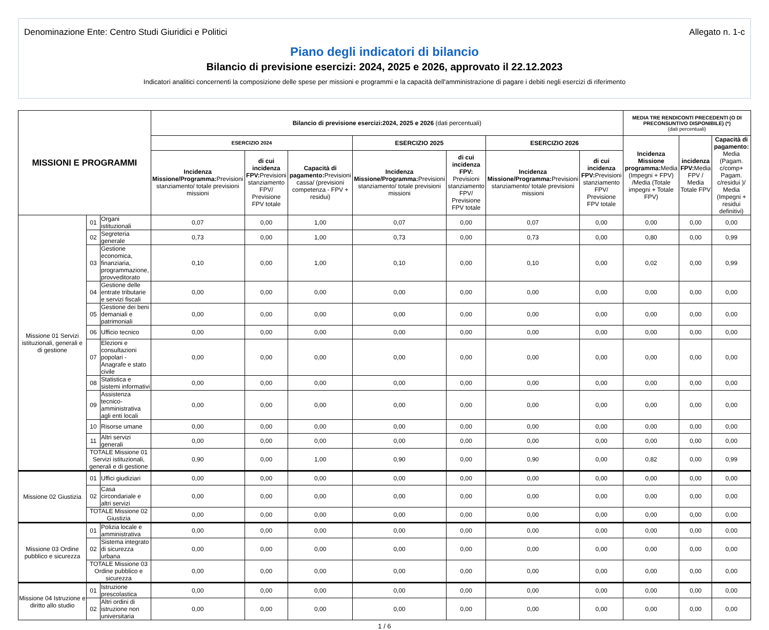Denominazione Ente: Centro Studi Giuridici e Politici Allegato n. 1-c
Piano degli indicatori di bilancio
Bilancio di previsione esercizi: 2024, 2025 e 2026, approvato il 22.12.2023
Indicatori analitici concernenti la composizione delle spese per missioni e programmi e la capacità dell'amministrazione di pagare i debiti negli esercizi di riferimento
| MISSIONI E PROGRAMMI | | | Bilancio di previsione esercizi:2024, 2025 e 2026 (dati percentuali) | | | | | | | MEDIA TRE RENDICONTI PRECEDENTI (O DI PRECONSUNTIVO DISPONIBILE) (*) (dati percentuali) | | |
| --- | --- | --- | --- | --- | --- | --- | --- | --- | --- | --- | --- | --- |
| | | | ESERCIZIO 2024 | | | ESERCIZIO 2025 | | ESERCIZIO 2026 | | Incidenza Missione programma: Media (Impegni + FPV) /Media (Totale impegni + Totale FPV) | incidenza FPV: Media FPV / Media Totale FPV | Capacità di pagamento: Media (Pagam. c/comp+ Pagam. c/residui )/ Media (Impegni + residui definitivi) |
| | | | Incidenza Missione/Programma: Previsioni stanziamento/ totale previsioni missioni | di cui incidenza FPV: Previsioni stanziamento FPV/ Previsione FPV totale | Capacità di pagamento: Previsioni cassa/ (previsioni competenza - FPV + residui) | Incidenza Missione/Programma: Previsioni stanziamento/ totale previsioni missioni | di cui incidenza FPV: Previsioni stanziamento FPV/ Previsione FPV totale | Incidenza Missione/Programma: Previsioni stanziamento/ totale previsioni missioni | di cui incidenza FPV: Previsioni stanziamento FPV/ Previsione FPV totale | | | |
| Missione 01 Servizi istituzionali, generali e di gestione | 01 | Organi istituzionali | 0,07 | 0,00 | 1,00 | 0,07 | 0,00 | 0,07 | 0,00 | 0,00 | 0,00 | 0,00 |
| | 02 | Segreteria generale | 0,73 | 0,00 | 1,00 | 0,73 | 0,00 | 0,73 | 0,00 | 0,80 | 0,00 | 0,99 |
| | 03 | Gestione economica, finanziaria, programmazione, provveditorato | 0,10 | 0,00 | 1,00 | 0,10 | 0,00 | 0,10 | 0,00 | 0,02 | 0,00 | 0,99 |
| | 04 | Gestione delle entrate tributarie e servizi fiscali | 0,00 | 0,00 | 0,00 | 0,00 | 0,00 | 0,00 | 0,00 | 0,00 | 0,00 | 0,00 |
| | 05 | Gestione dei beni demaniali e patrimoniali | 0,00 | 0,00 | 0,00 | 0,00 | 0,00 | 0,00 | 0,00 | 0,00 | 0,00 | 0,00 |
| | 06 | Ufficio tecnico | 0,00 | 0,00 | 0,00 | 0,00 | 0,00 | 0,00 | 0,00 | 0,00 | 0,00 | 0,00 |
| | 07 | Elezioni e consultazioni popolari - Anagrafe e stato civile | 0,00 | 0,00 | 0,00 | 0,00 | 0,00 | 0,00 | 0,00 | 0,00 | 0,00 | 0,00 |
| | 08 | Statistica e sistemi informativi | 0,00 | 0,00 | 0,00 | 0,00 | 0,00 | 0,00 | 0,00 | 0,00 | 0,00 | 0,00 |
| | 09 | Assistenza tecnico-amministrativa agli enti locali | 0,00 | 0,00 | 0,00 | 0,00 | 0,00 | 0,00 | 0,00 | 0,00 | 0,00 | 0,00 |
| | 10 | Risorse umane | 0,00 | 0,00 | 0,00 | 0,00 | 0,00 | 0,00 | 0,00 | 0,00 | 0,00 | 0,00 |
| | 11 | Altri servizi generali | 0,00 | 0,00 | 0,00 | 0,00 | 0,00 | 0,00 | 0,00 | 0,00 | 0,00 | 0,00 |
| | TOTALE Missione 01 Servizi istituzionali, generali e di gestione | | 0,90 | 0,00 | 1,00 | 0,90 | 0,00 | 0,90 | 0,00 | 0,82 | 0,00 | 0,99 |
| Missione 02 Giustizia | 01 | Uffici giudiziari | 0,00 | 0,00 | 0,00 | 0,00 | 0,00 | 0,00 | 0,00 | 0,00 | 0,00 | 0,00 |
| | 02 | Casa circondariale e altri servizi | 0,00 | 0,00 | 0,00 | 0,00 | 0,00 | 0,00 | 0,00 | 0,00 | 0,00 | 0,00 |
| | TOTALE Missione 02 Giustizia | | 0,00 | 0,00 | 0,00 | 0,00 | 0,00 | 0,00 | 0,00 | 0,00 | 0,00 | 0,00 |
| Missione 03 Ordine pubblico e sicurezza | 01 | Polizia locale e amministrativa | 0,00 | 0,00 | 0,00 | 0,00 | 0,00 | 0,00 | 0,00 | 0,00 | 0,00 | 0,00 |
| | 02 | Sistema integrato di sicurezza urbana | 0,00 | 0,00 | 0,00 | 0,00 | 0,00 | 0,00 | 0,00 | 0,00 | 0,00 | 0,00 |
| | TOTALE Missione 03 Ordine pubblico e sicurezza | | 0,00 | 0,00 | 0,00 | 0,00 | 0,00 | 0,00 | 0,00 | 0,00 | 0,00 | 0,00 |
| Missione 04 Istruzione e diritto allo studio | 01 | Istruzione prescolastica | 0,00 | 0,00 | 0,00 | 0,00 | 0,00 | 0,00 | 0,00 | 0,00 | 0,00 | 0,00 |
| | 02 | Altri ordini di istruzione non universitaria | 0,00 | 0,00 | 0,00 | 0,00 | 0,00 | 0,00 | 0,00 | 0,00 | 0,00 | 0,00 |
1 / 6